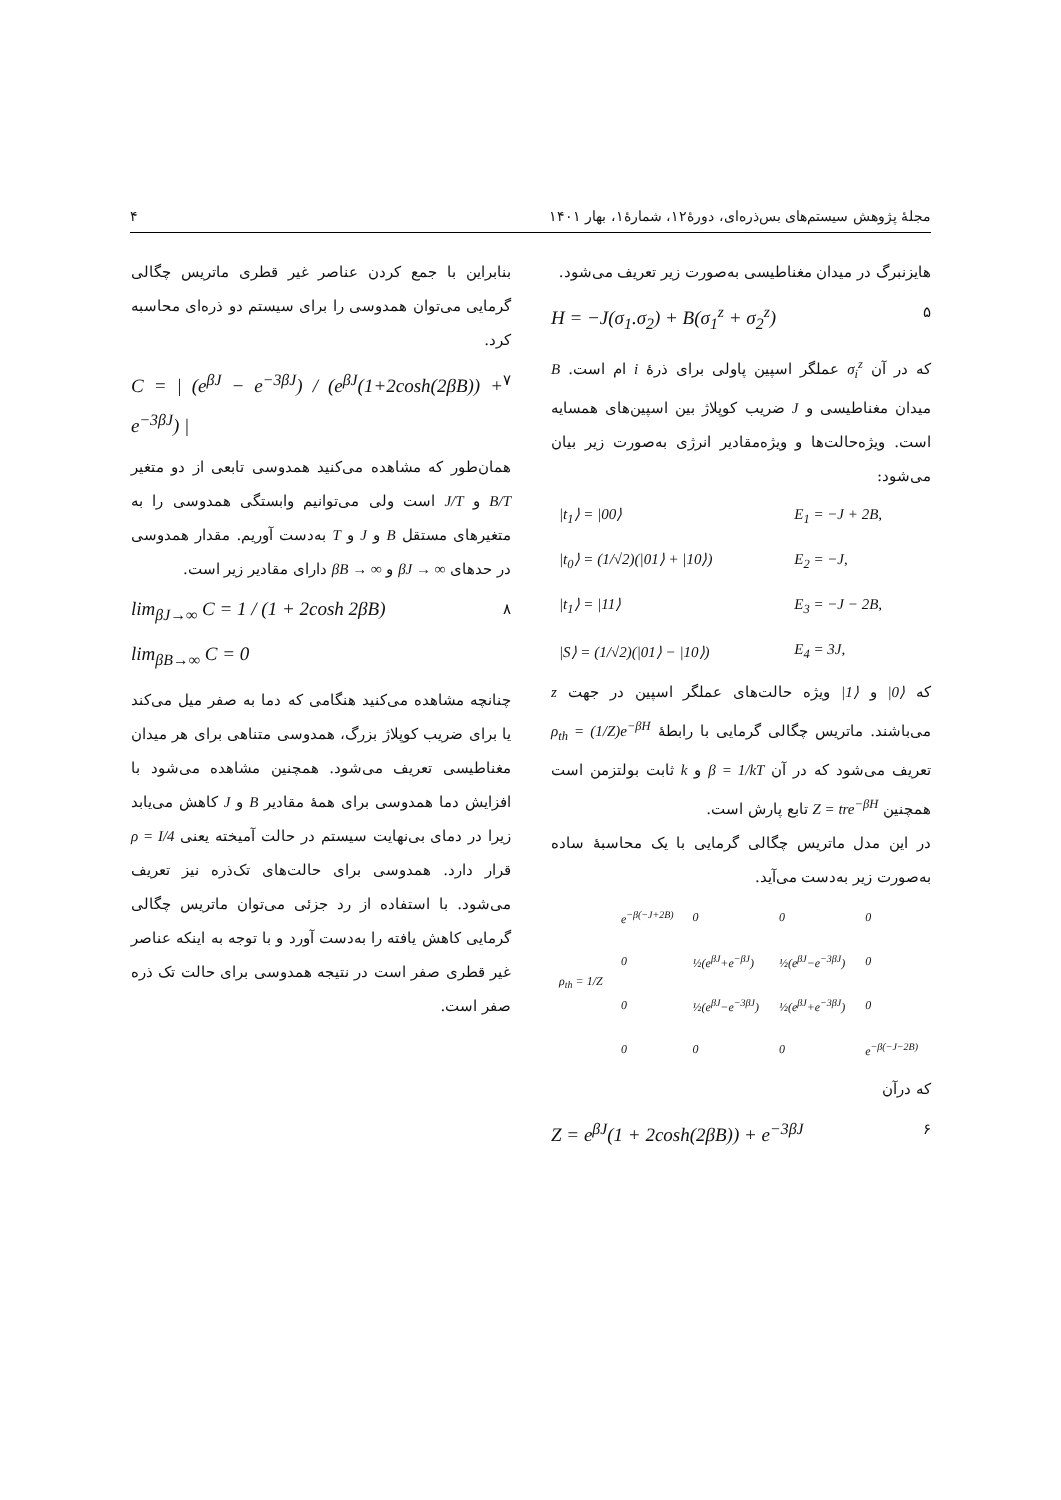مجلهٔ پژوهش سیستم‌های بس‌ذره‌ای، دورهٔ۱۲، شمارهٔ۱، بهار ۱۴۰۱ ۴
هایزنبرگ در میدان مغناطیسی به‌صورت زیر تعریف می‌شود.
H = −J(σ<sub>1</sub>.σ<sub>2</sub>) + B(σ<sub>1</sub><sup>z</sup> + σ<sub>2</sub><sup>z</sup>) ۵
که در آن σ<sub>i</sub><sup>z</sup> عملگر اسپین پاولی برای ذرهٔ i ام است. B میدان مغناطیسی و J ضریب کوپلاژ بین اسپین‌های همسایه است. ویژه‌حالت‌ها و ویژه‌مقادیر انرژی به‌صورت زیر بیان می‌شود:
| /t<sub>1</sub>⟩ = /00⟩ | E<sub>1</sub> = −J + 2B, |
| /t<sub>0</sub>⟩ = (1/√2)(/01⟩ + /10⟩) | E<sub>2</sub> = −J, |
| /t<sub>1</sub>⟩ = /11⟩ | E<sub>3</sub> = −J − 2B, |
| /S⟩ = (1/√2)(/01⟩ − /10⟩) | E<sub>4</sub> = 3J, |
که |0⟩ و |1⟩ ویژه حالت‌های عملگر اسپین در جهت z می‌باشند. ماتریس چگالی گرمایی با رابطهٔ ρ<sub>th</sub> = (1/Z)e<sup>−βH</sup> تعریف می‌شود که در آن β = 1/kT و k ثابت بولتزمن است همچنین Z = tre<sup>−βH</sup> تابع پارش است.
در این مدل ماتریس چگالی گرمایی با یک محاسبهٔ ساده به‌صورت زیر به‌دست می‌آید.
| ρ<sub>th</sub> = 1/Z | e<sup>−β(−J+2B)</sup> | 0 | 0 | 0 |
| | 0 | ½(e<sup>βJ</sup>+e<sup>−βJ</sup>) | ½(e<sup>βJ</sup>−e<sup>−3βJ</sup>) | 0 |
| | 0 | ½(e<sup>βJ</sup>−e<sup>−3βJ</sup>) | ½(e<sup>βJ</sup>+e<sup>−3βJ</sup>) | 0 |
| | 0 | 0 | 0 | e<sup>−β(−J−2B)</sup> |
که درآن
Z = e<sup>βJ</sup>(1 + 2cosh(2βB)) + e<sup>−3βJ</sup> ۶
بنابراین با جمع کردن عناصر غیر قطری ماتریس چگالی گرمایی می‌توان همدوسی را برای سیستم دو ذره‌ای محاسبه کرد.
C = | (e<sup>βJ</sup> − e<sup>−3βJ</sup>) / (e<sup>βJ</sup>(1+2cosh(2βB)) + e<sup>−3βJ</sup>) | ۷
همان‌طور که مشاهده می‌کنید همدوسی تابعی از دو متغیر B/T و J/T است ولی می‌توانیم وابستگی همدوسی را به متغیرهای مستقل B و J و T به‌دست آوریم. مقدار همدوسی در حدهای βJ → ∞ و βB → ∞ دارای مقادیر زیر است.
lim<sub>βJ→∞</sub> C = 1 / (1 + 2cosh 2βB) ۸
lim<sub>βB→∞</sub> C = 0
چنانچه مشاهده می‌کنید هنگامی که دما به صفر میل می‌کند یا برای ضریب کوپلاژ بزرگ، همدوسی متناهی برای هر میدان مغناطیسی تعریف می‌شود. همچنین مشاهده می‌شود با افزایش دما همدوسی برای همهٔ مقادیر B و J کاهش می‌یابد زیرا در دمای بی‌نهایت سیستم در حالت آمیخته یعنی ρ = I/4 قرار دارد. همدوسی برای حالت‌های تک‌ذره نیز تعریف می‌شود. با استفاده از رد جزئی می‌توان ماتریس چگالی گرمایی کاهش یافته را به‌دست آورد و با توجه به اینکه عناصر غیر قطری صفر است در نتیجه همدوسی برای حالت تک ذره صفر است.